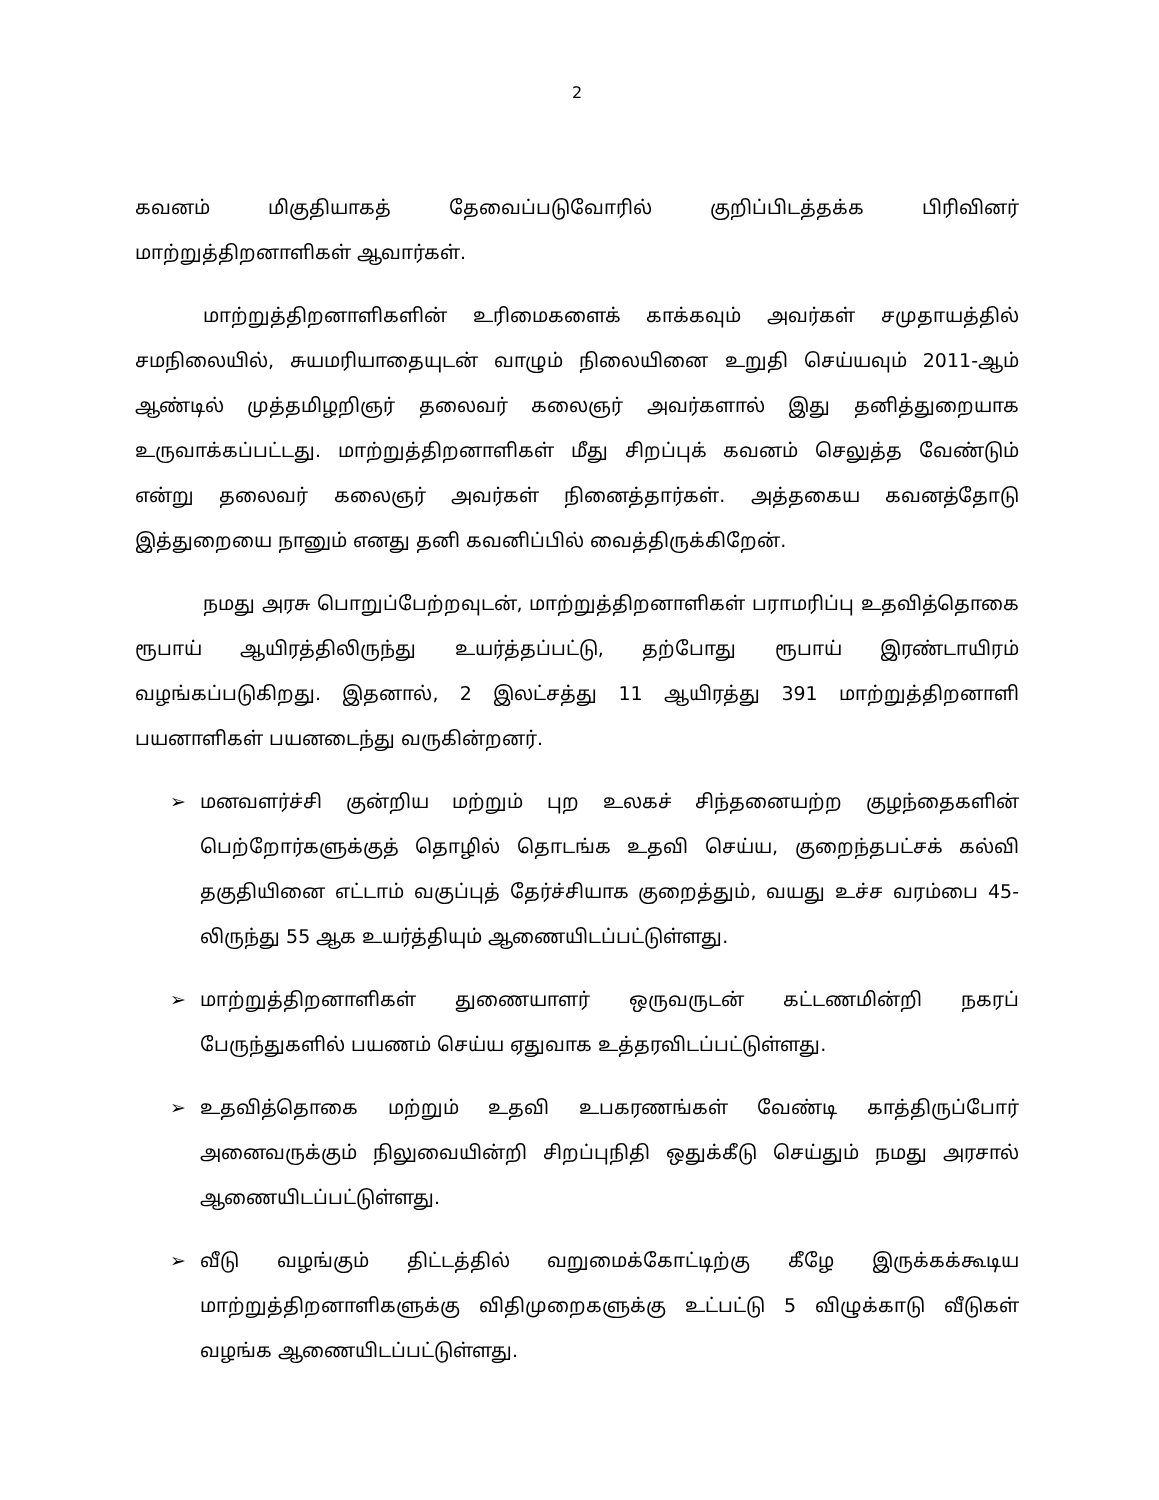2
கவனம் மிகுதியாகத் தேவைப்படுவோரில் குறிப்பிடத்தக்க பிரிவினர் மாற்றுத்திறனாளிகள் ஆவார்கள்.
மாற்றுத்திறனாளிகளின் உரிமைகளைக் காக்கவும் அவர்கள் சமுதாயத்தில் சமநிலையில், சுயமரியாதையுடன் வாழும் நிலையினை உறுதி செய்யவும் 2011-ஆம் ஆண்டில் முத்தமிழறிஞர் தலைவர் கலைஞர் அவர்களால் இது தனித்துறையாக உருவாக்கப்பட்டது. மாற்றுத்திறனாளிகள் மீது சிறப்புக் கவனம் செலுத்த வேண்டும் என்று தலைவர் கலைஞர் அவர்கள் நினைத்தார்கள். அத்தகைய கவனத்தோடு இத்துறையை நானும் எனது தனி கவனிப்பில் வைத்திருக்கிறேன்.
நமது அரசு பொறுப்பேற்றவுடன், மாற்றுத்திறனாளிகள் பராமரிப்பு உதவித்தொகை ரூபாய் ஆயிரத்திலிருந்து உயர்த்தப்பட்டு, தற்போது ரூபாய் இரண்டாயிரம் வழங்கப்படுகிறது. இதனால், 2 இலட்சத்து 11 ஆயிரத்து 391 மாற்றுத்திறனாளி பயனாளிகள் பயனடைந்து வருகின்றனர்.
➢ மனவளர்ச்சி குன்றிய மற்றும் புற உலகச் சிந்தனையற்ற குழந்தைகளின் பெற்றோர்களுக்குத் தொழில் தொடங்க உதவி செய்ய, குறைந்தபட்சக் கல்வி தகுதியினை எட்டாம் வகுப்புத் தேர்ச்சியாக குறைத்தும், வயது உச்ச வரம்பை 45-லிருந்து 55 ஆக உயர்த்தியும் ஆணையிடப்பட்டுள்ளது.
➢ மாற்றுத்திறனாளிகள் துணையாளர் ஒருவருடன் கட்டணமின்றி நகரப் பேருந்துகளில் பயணம் செய்ய ஏதுவாக உத்தரவிடப்பட்டுள்ளது.
➢ உதவித்தொகை மற்றும் உதவி உபகரணங்கள் வேண்டி காத்திருப்போர் அனைவருக்கும் நிலுவையின்றி சிறப்புநிதி ஒதுக்கீடு செய்தும் நமது அரசால் ஆணையிடப்பட்டுள்ளது.
➢ வீடு வழங்கும் திட்டத்தில் வறுமைக்கோட்டிற்கு கீழே இருக்கக்கூடிய மாற்றுத்திறனாளிகளுக்கு விதிமுறைகளுக்கு உட்பட்டு 5 விழுக்காடு வீடுகள் வழங்க ஆணையிடப்பட்டுள்ளது.